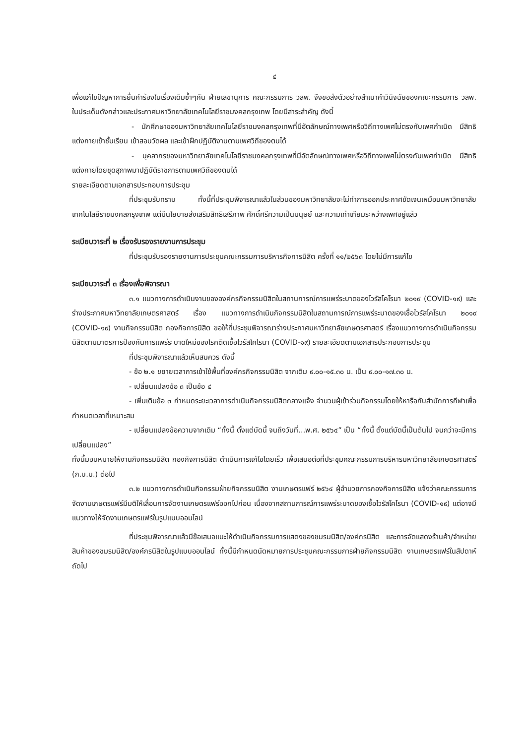๔
เพื่อแก้ไขปัญหาการยื่นคำร้องในเรื่องเดิมซ้ำๆกัน ฝ่ายเลขานุการ คณะกรรมการ วลพ. จึงขอส่งตัวอย่างสำเนาคำวินิจฉัยของคณะกรรมการ วลพ. ในประเด็นดังกล่าวและประกาศมหาวิทยาลัยเทคโนโลยีราชมงคลกรุงเทพ โดยมีสาระสำคัญ ดังนี้
- นักศึกษาของมหาวิทยาลัยเทคโนโลยีราชมงคลกรุงเทพที่มีอัตลักษณ์ทางเพศหรือวิถีทางเพศไม่ตรงกับเพศกำเนิด มีสิทธิแต่งกายเข้าชั้นเรียน เข้าสอบวัดผล และเข้าฝึกปฏิบัติงานตามเพศวิถีของตนได้
- บุคลากรของมหาวิทยาลัยเทคโนโลยีราชมงคลกรุงเทพที่มีอัตลักษณ์ทางเพศหรือวิถีทางเพศไม่ตรงกับเพศกำเนิด มีสิทธิแต่งกายโดยชุดสุภาพมาปฏิบัติราชการตามเพศวิถีของตนได้
รายละเอียดตามเอกสารประกอบการประชุม
ที่ประชุมรับทราบ ทั้งนี้ที่ประชุมพิจารณาแล้วในส่วนของมหาวิทยาลัยจะไม่ทำการออกประกาศชัดเจนเหมือนมหาวิทยาลัยเทคโนโลยีราชมงคลกรุงเทพ แต่มีนโยบายส่งเสริมสิทธิเสรีภาพ ศักดิ์ศรีความเป็นมนุษย์ และความเท่าเทียมระหว่างเพศอยู่แล้ว
ระเบียบวาระที่ ๒ เรื่องรับรองรายงานการประชุม
ที่ประชุมรับรองรายงานการประชุมคณะกรรมการบริหารกิจการนิสิต ครั้งที่ ๑๑/๒๕๖๓ โดยไม่มีการแก้ไข
ระเบียบวาระที่ ๓ เรื่องเพื่อพิจารณา
๓.๑ แนวทางการดำเนินงานขององค์กรกิจกรรมนิสิตในสถานการณ์การแพร่ระบาดของไวรัสโคโรนา ๒๐๑๙ (COVID-๑๙) และร่างประกาศมหาวิทยาลัยเกษตรศาสตร์ เรื่อง แนวทางการดำเนินกิจกรรมนิสิตในสถานการณ์การแพร่ระบาดของเชื้อไวรัสโคโรนา ๒๐๑๙ (COVID-๑๙) งานกิจกรรมนิสิต กองกิจการนิสิต ขอให้ที่ประชุมพิจารณาร่างประกาศมหาวิทยาลัยเกษตรศาสตร์ เรื่องแนวทางการดำเนินกิจกรรมนิสิตตามมาตรการป้องกันการแพร่ระบาดใหม่ของโรคติดเชื้อไวรัสโคโรนา (COVID-๑๙) รายละเอียดตามเอกสารประกอบการประชุม
ที่ประชุมพิจารณาแล้วเห็นสมควร ดังนี้
- ข้อ ๒.๑ ขยายเวลาการเข้าใช้พื้นที่องค์กรกิจกรรมนิสิต จากเดิม ๙.๐๐-๑๕.๓๐ น. เป็น ๙.๐๐-๑๗.๓๐ น.
- เปลี่ยนแปลงข้อ ๓ เป็นข้อ ๔
- เพิ่มเติมข้อ ๓ กำหนดระยะเวลาการดำเนินกิจกรรมนิสิตกลางแจ้ง จำนวนผู้เข้าร่วมกิจกรรมโดยให้หารือกับสำนักการกีฬาเพื่อกำหนดเวลาที่เหมาะสม
- เปลี่ยนแปลงข้อความจากเดิม “ทั้งนี้ ตั้งแต่บัดนี้ จนถึงวันที่...พ.ศ. ๒๕๖๔” เป็น “ทั้งนี้ ตั้งแต่บัดนี้เป็นต้นไป จนกว่าจะมีการเปลี่ยนแปลง”
ทั้งนี้มอบหมายให้งานกิจกรรมนิสิต กองกิจการนิสิต ดำเนินการแก้ไขโดยเร็ว เพื่อเสนอต่อที่ประชุมคณะกรรมการบริหารมหาวิทยาลัยเกษตรศาสตร์ (ก.บ.ม.) ต่อไป
๓.๒ แนวทางการดำเนินกิจกรรมฝ่ายกิจกรรมนิสิต งานเกษตรแฟร์ ๒๕๖๔ ผู้อำนวยการกองกิจการนิสิต แจ้งว่าคณะกรรมการจัดงานเกษตรแฟร์มีมติให้เลื่อนการจัดงานเกษตรแฟร์ออกไปก่อน เนื่องจากสถานการณ์การแพร่ระบาดของเชื้อไวรัสโคโรนา (COVID-๑๙) แต่อาจมีแนวทางให้จัดงานเกษตรแฟร์ในรูปแบบออนไลน์
ที่ประชุมพิจารณาแล้วมีข้อเสนอแนะให้ดำเนินกิจกรรมการแสดงของชมรมนิสิต/องค์กรนิสิต และการจัดแสดงร้านค้า/จำหน่ายสินค้าของชมรมนิสิต/องค์กรนิสิตในรูปแบบออนไลน์ ทั้งนี้มีกำหนดนัดหมายการประชุมคณะกรรมการฝ่ายกิจกรรมนิสิต งานเกษตรแฟร์ในสัปดาห์ถัดไป